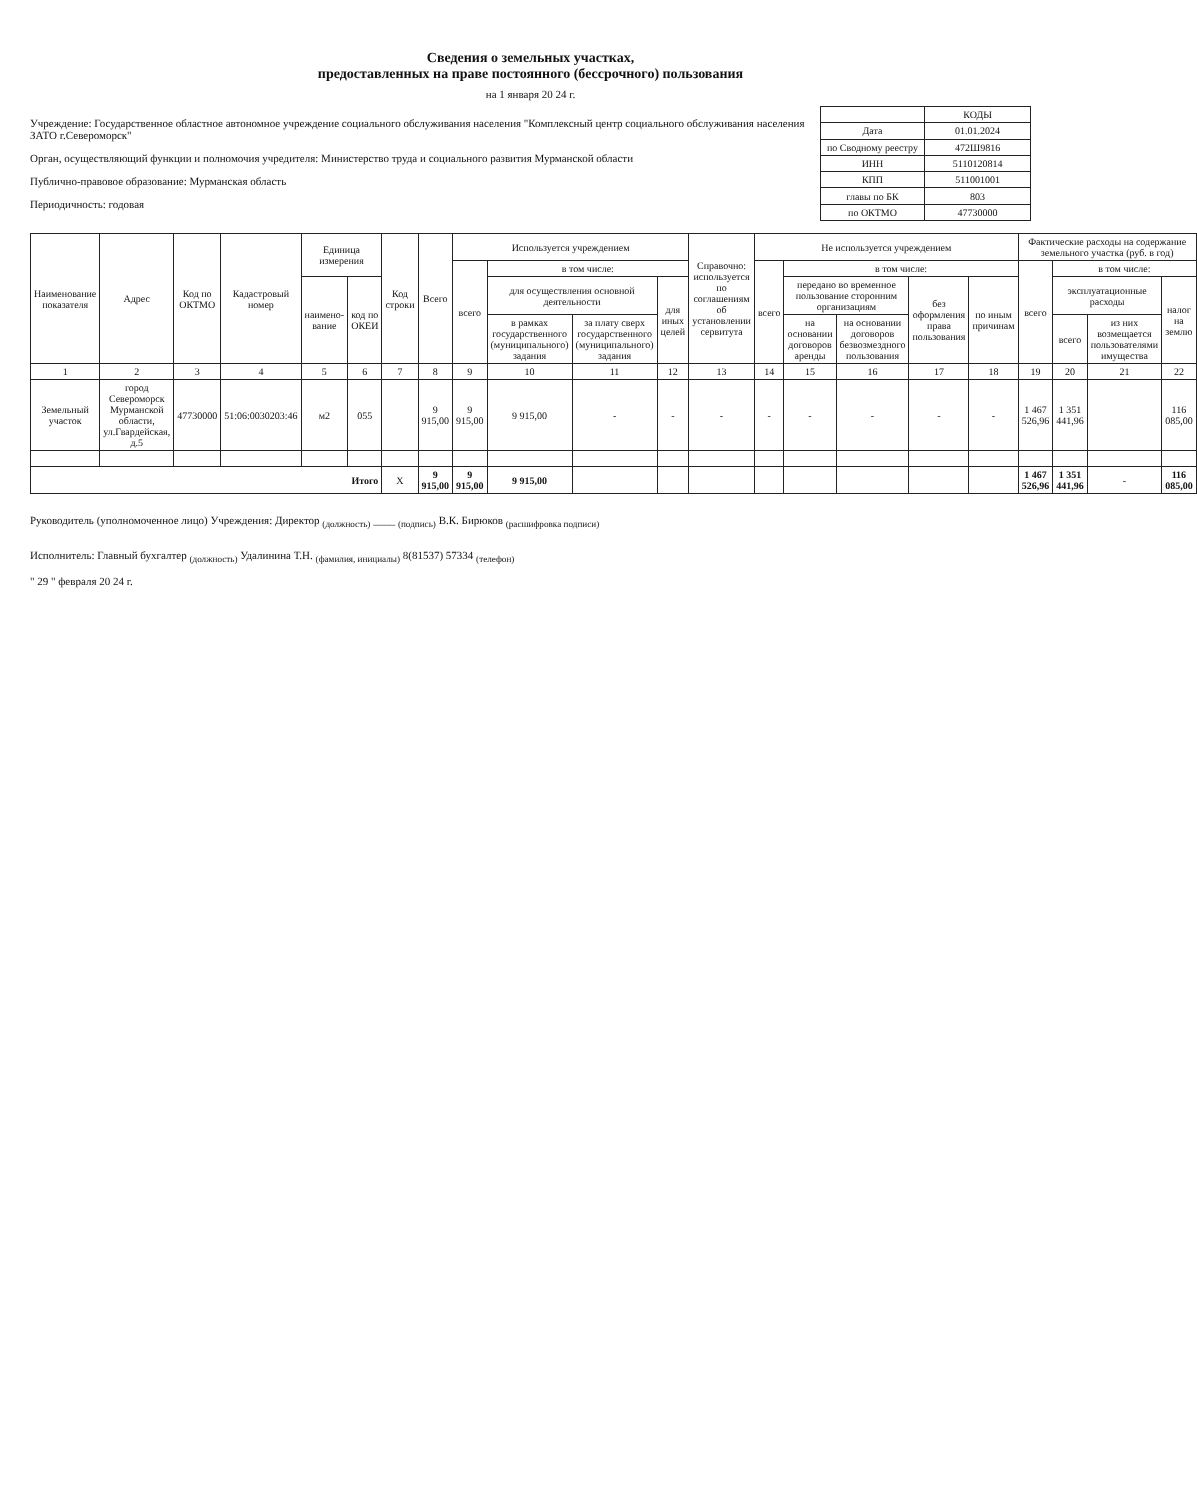Сведения о земельных участках,
предоставленных на праве постоянного (бессрочного) пользования
на 1 января 20 24 г.
Учреждение: Государственное областное автономное учреждение социального обслуживания населения "Комплексный центр социального обслуживания населения ЗАТО г.Североморск"
Орган, осуществляющий функции и полномочия учредителя: Министерство труда и социального развития Мурманской области
Публично-правовое образование: Мурманская область
Периодичность: годовая
| | КОДЫ |
| Дата | 01.01.2024 |
| по Сводному реестру | 472Ш9816 |
| ИНН | 5110120814 |
| КПП | 511001001 |
| главы по БК | 803 |
| по ОКТМО | 47730000 |
| Наименование показателя | Адрес | Код по ОКТМО | Кадастровый номер | Единица измерения | | Код строки | Всего | Используется учреждением | | | | Справочно: используется по соглашениям об установлении сервитута | Не используется учреждением | | | | | Фактические расходы на содержание земельного участка (руб. в год) | | | |
| --- | --- | --- | --- | --- | --- | --- | --- | --- | --- | --- | --- | --- | --- | --- | --- | --- | --- | --- | --- | --- | --- |
| | | | | | | | | всего | в том числе: | | | | всего | в том числе: | | | | всего | в том числе: | | |
| | | | | наимено-вание | код по ОКЕИ | | | | для осуществления основной деятельности | | для иных целей | | | передано во временное пользование сторонним организациям | | без оформления права пользования | по иным причинам | | эксплуатационные расходы | | налог на землю |
| | | | | | | | | | в рамках государственного (муниципального) задания | за плату сверх государственного (муниципального) задания | | | | на основании договоров аренды | на основании договоров безвозмездного пользования | | | | всего | из них возмещается пользователями имущества | |
| 1 | 2 | 3 | 4 | 5 | 6 | 7 | 8 | 9 | 10 | 11 | 12 | 13 | 14 | 15 | 16 | 17 | 18 | 19 | 20 | 21 | 22 |
| Земельный участок | город Североморск Мурманской области, ул.Гвардейская, д.5 | 47730000 | 51:06:0030203:46 | м2 | 055 | | 9 915,00 | 9 915,00 | 9 915,00 | - | - | - | - | - | - | - | - | 1 467 526,96 | 1 351 441,96 | | 116 085,00 |
| Итого | | | | | | X | 9 915,00 | 9 915,00 | 9 915,00 | | | | | | | | | 1 467 526,96 | 1 351 441,96 | - | 116 085,00 |
Руководитель (уполномоченное лицо) Учреждения: Директор <sub>(должность)</sub> ____ <sub>(подпись)</sub> В.К. Бирюков <sub>(расшифровка подписи)</sub>
Исполнитель: Главный бухгалтер <sub>(должность)</sub> Удалинина Т.Н. <sub>(фамилия, инициалы)</sub> 8(81537) 57334 <sub>(телефон)</sub>
" 29 " февраля 20 24 г.